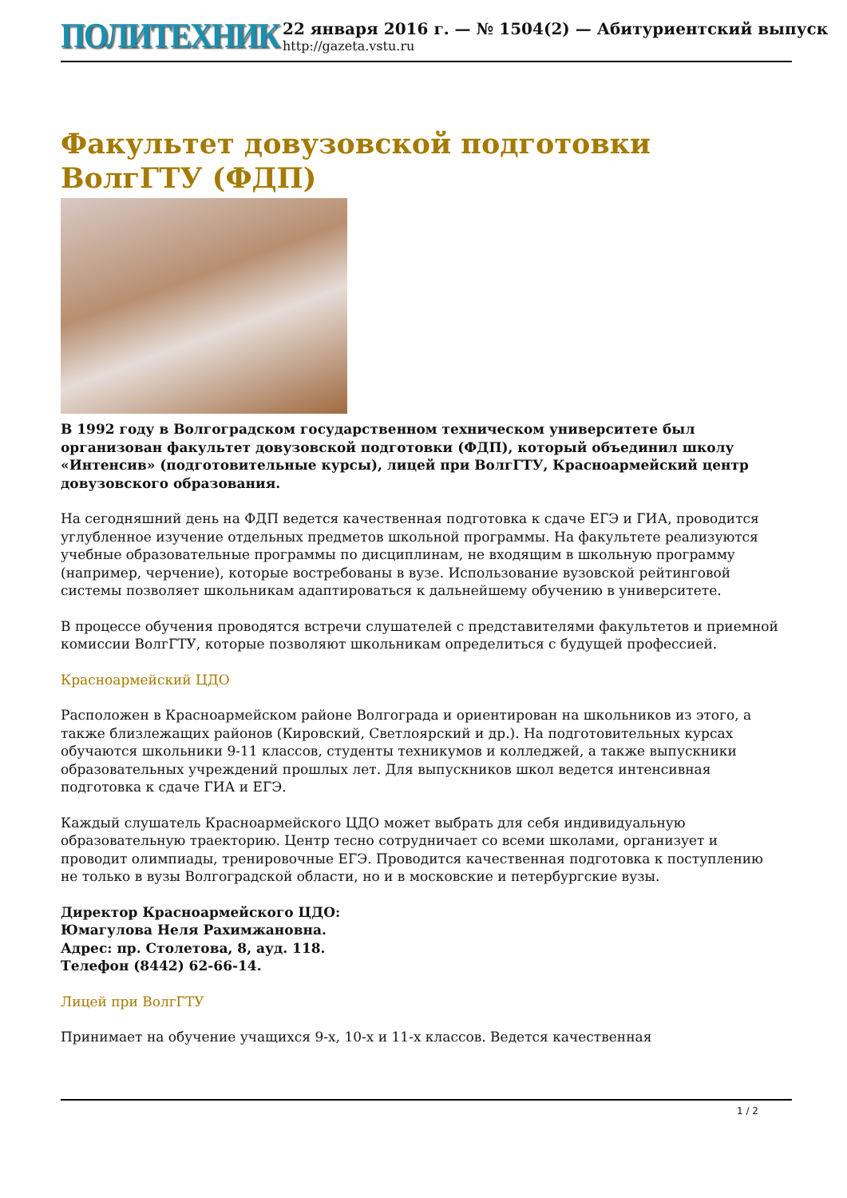ПОЛИТЕХНИК
22 января 2016 г. — № 1504(2) — Абитуриентский выпуск
http://gazeta.vstu.ru
Факультет довузовской подготовки ВолгГТУ (ФДП)
В 1992 году в Волгоградском государственном техническом университете был организован факультет довузовской подготовки (ФДП), который объединил школу «Интенсив» (подготовительные курсы), лицей при ВолгГТУ, Красноармейский центр довузовского образования.
На сегодняшний день на ФДП ведется качественная подготовка к сдаче ЕГЭ и ГИА, проводится углубленное изучение отдельных предметов школьной программы. На факультете реализуются учебные образовательные программы по дисциплинам, не входящим в школьную программу (например, черчение), которые востребованы в вузе. Использование вузовской рейтинговой системы позволяет школьникам адаптироваться к дальнейшему обучению в университете.
В процессе обучения проводятся встречи слушателей с представителями факультетов и приемной комиссии ВолгГТУ, которые позволяют школьникам определиться с будущей профессией.
Красноармейский ЦДО
Расположен в Красноармейском районе Волгограда и ориентирован на школьников из этого, а также близлежащих районов (Кировский, Светлоярский и др.). На подготовительных курсах обучаются школьники 9-11 классов, студенты техникумов и колледжей, а также выпускники образовательных учреждений прошлых лет. Для выпускников школ ведется интенсивная подготовка к сдаче ГИА и ЕГЭ.
Каждый слушатель Красноармейского ЦДО может выбрать для себя индивидуальную образовательную траекторию. Центр тесно сотрудничает со всеми школами, организует и проводит олимпиады, тренировочные ЕГЭ. Проводится качественная подготовка к поступлению не только в вузы Волгоградской области, но и в московские и петербургские вузы.
Директор Красноармейского ЦДО:
Юмагулова Неля Рахимжановна.
Адрес: пр. Столетова, 8, ауд. 118.
Телефон (8442) 62-66-14.
Лицей при ВолгГТУ
Принимает на обучение учащихся 9-х, 10-х и 11-х классов. Ведется качественная
1 / 2